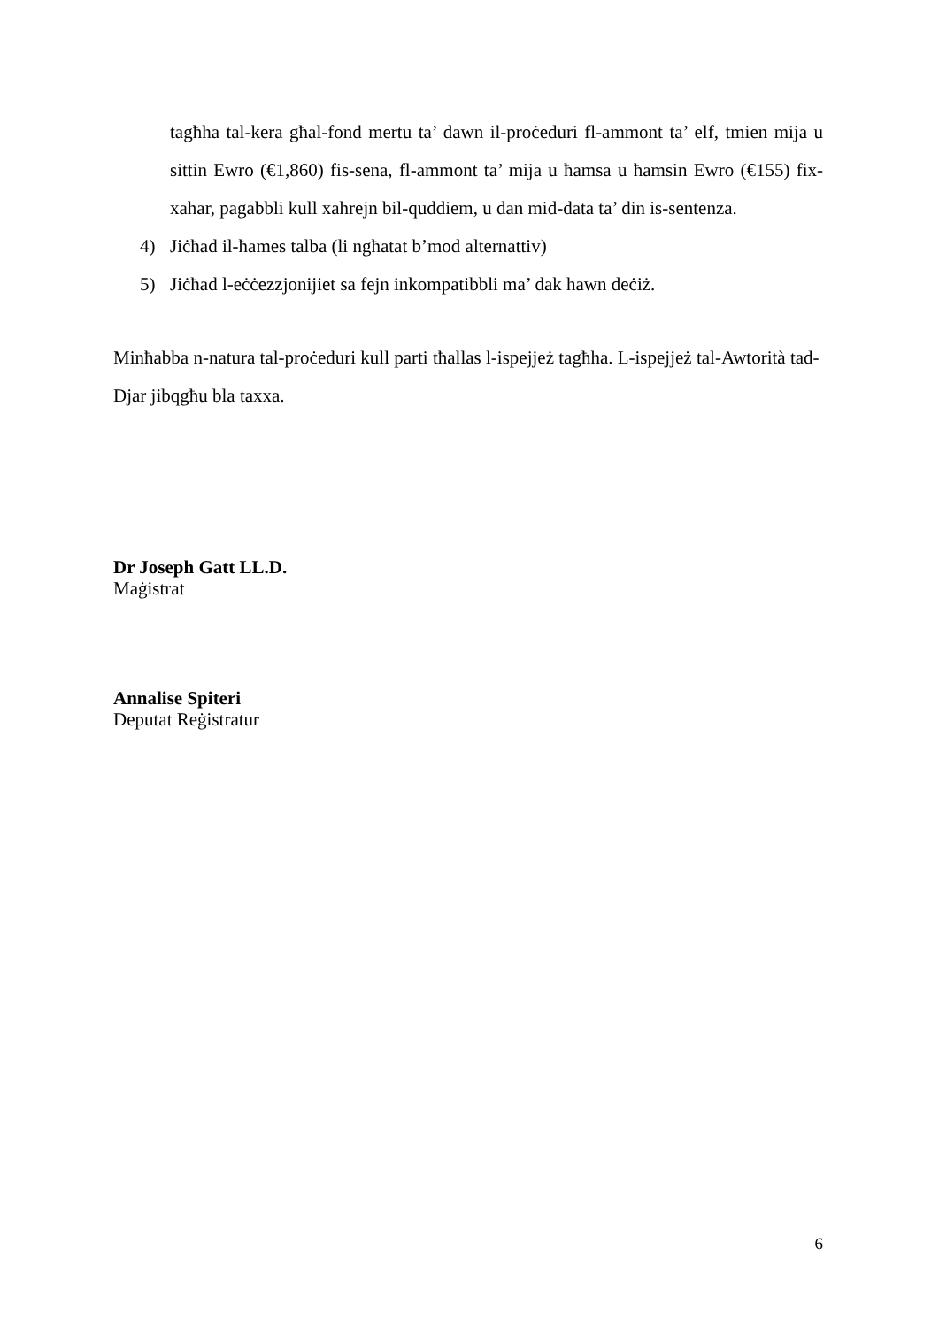tagħha tal-kera għal-fond mertu ta’ dawn il-proċeduri fl-ammont ta’ elf, tmien mija u sittin Ewro (€1,860) fis-sena, fl-ammont ta’ mija u ħamsa u ħamsin Ewro (€155) fix-xahar, pagabbli kull xahrejn bil-quddiem, u dan mid-data ta’ din is-sentenza.
4) Jiċħad il-ħames talba (li ngħatat b’mod alternattiv)
5) Jiċħad l-eċċezzjonijiet sa fejn inkompatibbli ma’ dak hawn deċiż.
Minħabba n-natura tal-proċeduri kull parti tħallas l-ispejjeż tagħha. L-ispejjeż tal-Awtorità tad-Djar jibqgħu bla taxxa.
Dr Joseph Gatt LL.D.
Maġistrat
Annalise Spiteri
Deputat Reġistratur
6